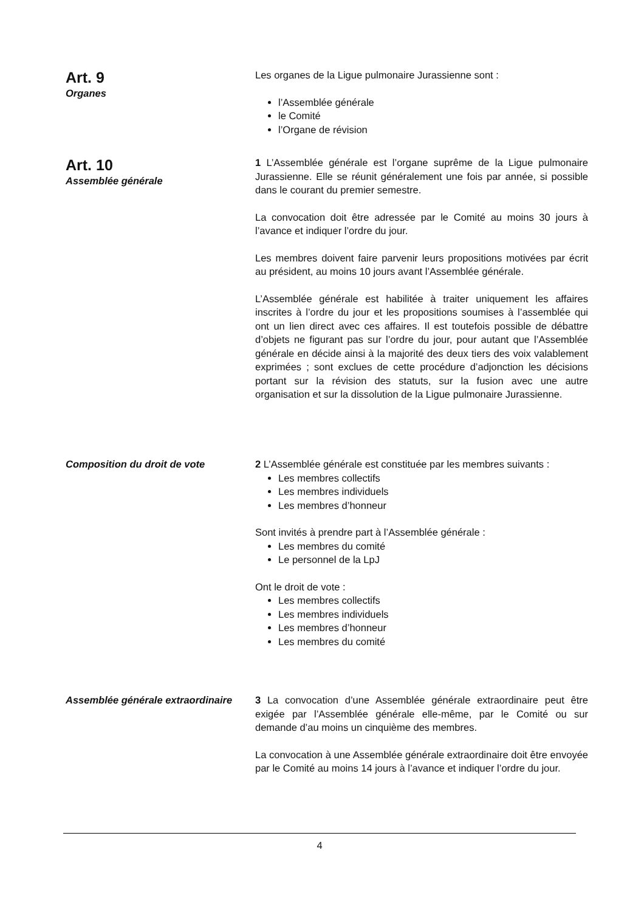Art. 9
Organes
Les organes de la Ligue pulmonaire Jurassienne sont :
l’Assemblée générale
le Comité
l’Organe de révision
Art. 10
Assemblée générale
1 L’Assemblée générale est l’organe suprême de la Ligue pulmonaire Jurassienne. Elle se réunit généralement une fois par année, si possible dans le courant du premier semestre.
La convocation doit être adressée par le Comité au moins 30 jours à l’avance et indiquer l’ordre du jour.
Les membres doivent faire parvenir leurs propositions motivées par écrit au président, au moins 10 jours avant l’Assemblée générale.
L’Assemblée générale est habilitée à traiter uniquement les affaires inscrites à l’ordre du jour et les propositions soumises à l’assemblée qui ont un lien direct avec ces affaires. Il est toutefois possible de débattre d’objets ne figurant pas sur l’ordre du jour, pour autant que l’Assemblée générale en décide ainsi à la majorité des deux tiers des voix valablement exprimées ; sont exclues de cette procédure d’adjonction les décisions portant sur la révision des statuts, sur la fusion avec une autre organisation et sur la dissolution de la Ligue pulmonaire Jurassienne.
Composition du droit de vote 2 L’Assemblée générale est constituée par les membres suivants :
Les membres collectifs
Les membres individuels
Les membres d’honneur
Sont invités à prendre part à l’Assemblée générale :
Les membres du comité
Le personnel de la LpJ
Ont le droit de vote :
Les membres collectifs
Les membres individuels
Les membres d’honneur
Les membres du comité
Assemblée générale extraordinaire
3 La convocation d’une Assemblée générale extraordinaire peut être exigée par l’Assemblée générale elle-même, par le Comité ou sur demande d’au moins un cinquième des membres.
La convocation à une Assemblée générale extraordinaire doit être envoyée par le Comité au moins 14 jours à l’avance et indiquer l’ordre du jour.
4